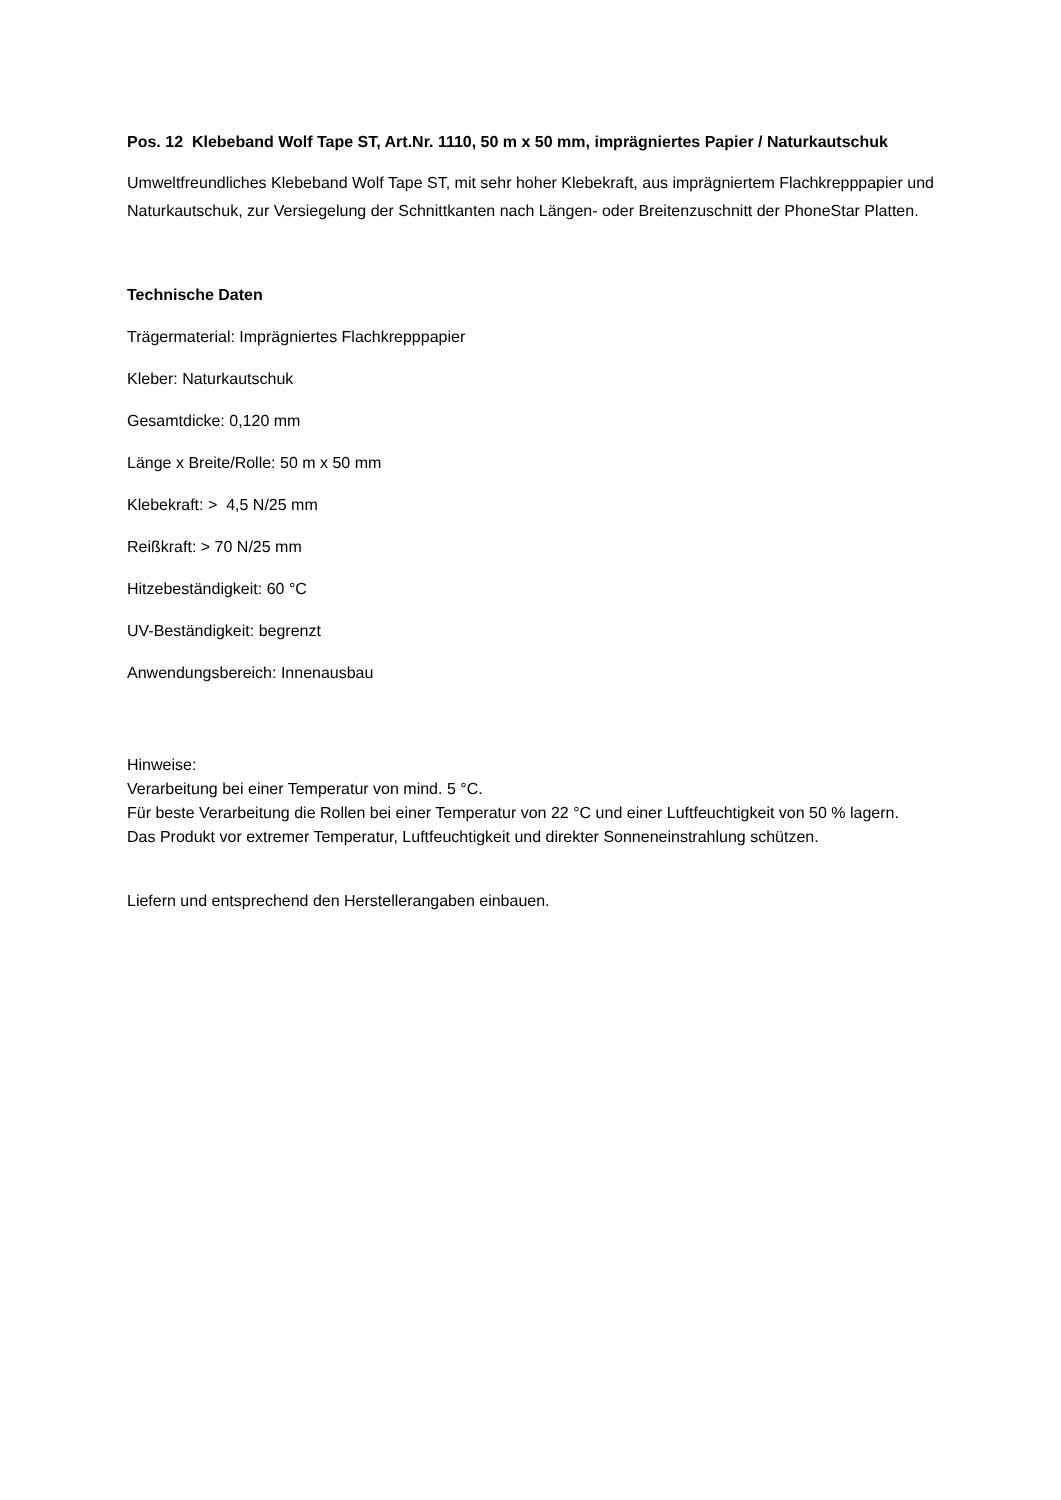Pos. 12 Klebeband Wolf Tape ST, Art.Nr. 1110, 50 m x 50 mm, imprägniertes Papier / Naturkautschuk
Umweltfreundliches Klebeband Wolf Tape ST, mit sehr hoher Klebekraft, aus imprägniertem Flachkrepppapier und Naturkautschuk, zur Versiegelung der Schnittkanten nach Längen- oder Breitenzuschnitt der PhoneStar Platten.
Technische Daten
Trägermaterial: Imprägniertes Flachkrepppapier
Kleber: Naturkautschuk
Gesamtdicke: 0,120 mm
Länge x Breite/Rolle: 50 m x 50 mm
Klebekraft: > 4,5 N/25 mm
Reißkraft: > 70 N/25 mm
Hitzebeständigkeit: 60 °C
UV-Beständigkeit: begrenzt
Anwendungsbereich: Innenausbau
Hinweise:
Verarbeitung bei einer Temperatur von mind. 5 °C.
Für beste Verarbeitung die Rollen bei einer Temperatur von 22 °C und einer Luftfeuchtigkeit von 50 % lagern.
Das Produkt vor extremer Temperatur, Luftfeuchtigkeit und direkter Sonneneinstrahlung schützen.
Liefern und entsprechend den Herstellerangaben einbauen.